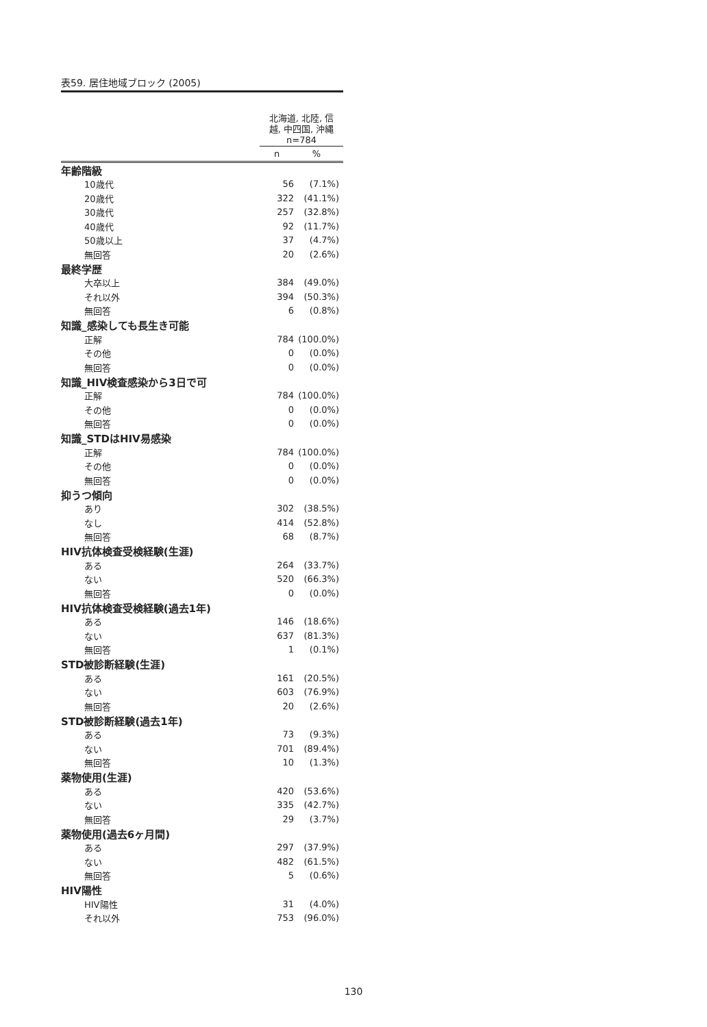表59. 居住地域ブロック (2005)
| | 北海道, 北陸, 信 越, 中四国, 沖縄 n=784 | |
| --- | --- | --- |
| | n | % |
| 年齢階級 | | |
| 10歳代 | 56 | (7.1%) |
| 20歳代 | 322 | (41.1%) |
| 30歳代 | 257 | (32.8%) |
| 40歳代 | 92 | (11.7%) |
| 50歳以上 | 37 | (4.7%) |
| 無回答 | 20 | (2.6%) |
| 最終学歴 | | |
| 大卒以上 | 384 | (49.0%) |
| それ以外 | 394 | (50.3%) |
| 無回答 | 6 | (0.8%) |
| 知識_感染しても長生き可能 | | |
| 正解 | 784 | (100.0%) |
| その他 | 0 | (0.0%) |
| 無回答 | 0 | (0.0%) |
| 知識_HIV検査感染から3日で可 | | |
| 正解 | 784 | (100.0%) |
| その他 | 0 | (0.0%) |
| 無回答 | 0 | (0.0%) |
| 知識_STDはHIV易感染 | | |
| 正解 | 784 | (100.0%) |
| その他 | 0 | (0.0%) |
| 無回答 | 0 | (0.0%) |
| 抑うつ傾向 | | |
| あり | 302 | (38.5%) |
| なし | 414 | (52.8%) |
| 無回答 | 68 | (8.7%) |
| HIV抗体検査受検経験(生涯) | | |
| ある | 264 | (33.7%) |
| ない | 520 | (66.3%) |
| 無回答 | 0 | (0.0%) |
| HIV抗体検査受検経験(過去1年) | | |
| ある | 146 | (18.6%) |
| ない | 637 | (81.3%) |
| 無回答 | 1 | (0.1%) |
| STD被診断経験(生涯) | | |
| ある | 161 | (20.5%) |
| ない | 603 | (76.9%) |
| 無回答 | 20 | (2.6%) |
| STD被診断経験(過去1年) | | |
| ある | 73 | (9.3%) |
| ない | 701 | (89.4%) |
| 無回答 | 10 | (1.3%) |
| 薬物使用(生涯) | | |
| ある | 420 | (53.6%) |
| ない | 335 | (42.7%) |
| 無回答 | 29 | (3.7%) |
| 薬物使用(過去6ヶ月間) | | |
| ある | 297 | (37.9%) |
| ない | 482 | (61.5%) |
| 無回答 | 5 | (0.6%) |
| HIV陽性 | | |
| HIV陽性 | 31 | (4.0%) |
| それ以外 | 753 | (96.0%) |
130